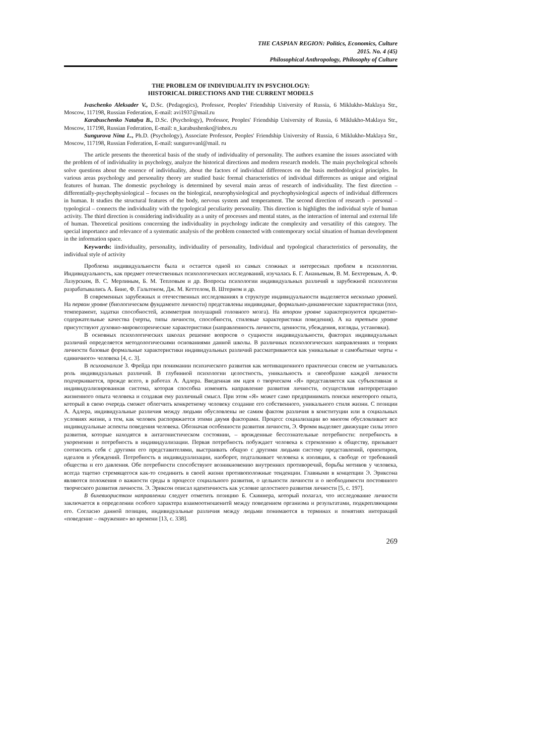THE CASPIAN REGION: Politics, Economics, Culture
2015. No. 4 (45)
Philosophical Anthropology, Philosophy of Culture
THE PROBLEM OF INDIVIDUALITY IN PSYCHOLOGY:
HISTORICAL DIRECTIONS AND THE CURRENT MODELS
Ivaschenko Aleksader V., D.Sc. (Pedagogics), Professor, Peoples' Friendship University of Russia, 6 Miklukho-Maklaya Str., Moscow, 117198, Russian Federation, E-mail: avi1937@mail.ru
Karabuschenko Natalya B., D.Sc. (Psychology), Professor, Peoples' Friendship University of Russia, 6 Miklukho-Maklaya Str., Moscow, 117198, Russian Federation, E-mail: n_karabushenko@inbox.ru
Sungurova Nina L., Ph.D. (Psychology), Associate Professor, Peoples' Friendship University of Russia, 6 Miklukho-Maklaya Str., Moscow, 117198, Russian Federation, E-mail: sungurovanl@mail. ru
The article presents the theoretical basis of the study of individuality of personality. The authors examine the issues associated with the problem of of individuality in psychology, analyze the historical directions and modern research models. The main psychological schools solve questions about the essence of individuality, about the factors of individual differences on the basis methodological principles. In various areas psychology and personality theory are studied basic formal characteristics of individual differences as unique and original features of human. The domestic psychology is determined by several main areas of research of individuality. The first direction – differentially-psychophysiological – focuses on the biological, neurophysiological and psychophysiological aspects of individual differences in human. It studies the structural features of the body, nervous system and temperament. The second direction of research – personal – typological – connects the individuality with the typological peculiarity personality. This direction is highlights the individual style of human activity. The third direction is considering individuality as a unity of processes and mental states, as the interaction of internal and external life of human. Theoretical positions concerning the individuality in psychology indicate the complexity and versatility of this category. The special importance and relevance of a systematic analysis of the problem connected with contemporary social situation of human development in the information space.
Keywords: iindividuality, personality, individuality of personality, Individual and typological characteristics of personality, the individual style of activity
Проблема индивидуальности была и остается одной из самых сложных и интересных проблем в психологии. Индивидуальность, как предмет отечественных психологических исследований, изучалась Б. Г. Ананьевым, В. М. Бехтеревым, А. Ф. Лазурским, В. С. Мерлиным, Б. М. Тепловым и др. Вопросы психологии индивидуальных различий в зарубежной психологии разрабатывались А. Бине, Ф. Гальтоном, Дж. М. Кеттелом, В. Штерном и др.
В современных зарубежных и отечественных исследованиях в структуре индивидуальности выделяется несколько уровней. На первом уровне (биологическом фундаменте личности) представлены индивидные, формально-динамические характеристики (пол, темперамент, задатки способностей, асимметрия полушарий головного мозга). На втором уровне характеризуются предметно-содержательные качества (черты, типы личности, способности, стилевые характеристики поведения). А на третьем уровне присутствуют духовно-мировоззренческие характеристики (направленность личности, ценности, убеждения, взгляды, установки).
В основных психологических школах решение вопросов о сущности индивидуальности, факторах индивидуальных различий определяется методологическими основаниями данной школы. В различных психологических направлениях и теориях личности базовые формальные характеристики индивидуальных различий рассматриваются как уникальные и самобытные черты « единичного» человека [4, с. 3].
В психоанализе З. Фрейда при понимании психического развития как мотивационного практически совсем не учитывалась роль индивидуальных различий. В глубинной психологии целостность, уникальность и своеобразие каждой личности подчеркивается, прежде всего, в работах А. Адлера. Введенная им идея о творческом «Я» представляется как субъективная и индивидуализированная система, которая способна изменять направление развития личности, осуществляя интерпретацию жизненного опыта человека и создавая ему различный смысл. При этом «Я» может само предпринимать поиски некоторого опыта, который в свою очередь сможет облегчить конкретному человеку создание его собственного, уникального стиля жизни. С позиции А. Адлера, индивидуальные различия между людьми обусловлены не самим фактом различия в конституции или в социальных условиях жизни, а тем, как человек распоряжается этими двумя факторами. Процесс социализации во многом обусловливает все индивидуальные аспекты поведения человека. Обозначая особенности развития личности, Э. Фромм выделяет движущие силы этого развития, которые находятся в антагонистическом состоянии, – врожденные бессознательные потребности: потребность в укоренении и потребность в индивидуализации. Первая потребность побуждает человека к стремлению к обществу, призывает соотносить себя с другими его представителями, выстраивать общую с другими людьми систему представлений, ориентиров, идеалов и убеждений. Потребность в индивидуализации, наоборот, подталкивает человека к изоляции, к свободе от требований общества и его давления. Обе потребности способствуют возникновению внутренних противоречий, борьбы мотивов у человека, всегда тщетно стремящегося как-то соединить в своей жизни противоположные тенденции. Главными в концепции Э. Эриксона являются положения о важности среды в процессе социального развития, о цельности личности и о необходимости постоянного творческого развития личности. Э. Эриксон описал идентичность как условие целостного развития личности [5, с. 197].
В бихевиористком направлении следует отметить позицию Б. Скиннера, который полагал, что исследование личности заключается в определении особого характера взаимоотношенитй между поведением организма и результатами, подкрепляющими его. Согласно данной позиции, индивидуальные различия между людьми понимаются в терминах и понятиях интеракций «поведение – окружение» во времени [13, с. 338].
269